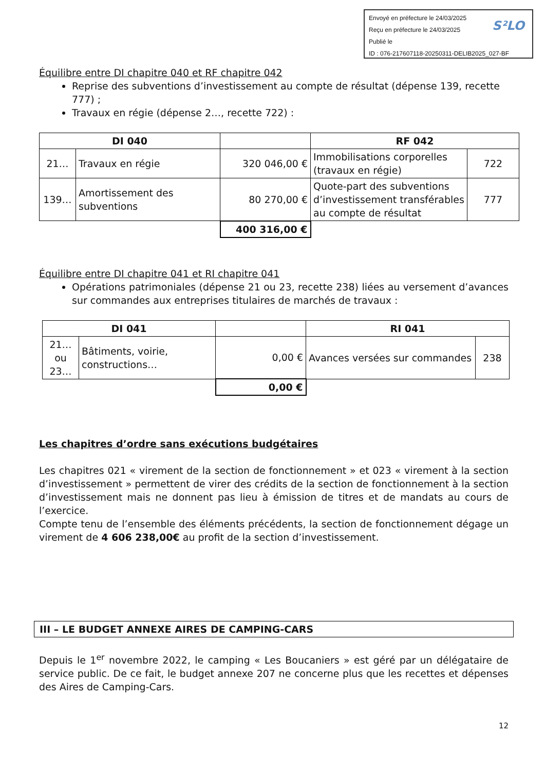Envoyé en préfecture le 24/03/2025
Reçu en préfecture le 24/03/2025
Publié le
ID : 076-217607118-20250311-DELIB2025_027-BF
S²LO
Équilibre entre DI chapitre 040 et RF chapitre 042
Reprise des subventions d’investissement au compte de résultat (dépense 139, recette 777) ;
Travaux en régie (dépense 2…, recette 722) :
| DI 040 | | | RF 042 | |
| 21… | Travaux en régie | 320 046,00 € | Immobilisations corporelles (travaux en régie) | 722 |
| 139… | Amortissement des subventions | 80 270,00 € | Quote-part des subventions d’investissement transférables au compte de résultat | 777 |
| | | 400 316,00 € | | |
Équilibre entre DI chapitre 041 et RI chapitre 041
Opérations patrimoniales (dépense 21 ou 23, recette 238) liées au versement d’avances sur commandes aux entreprises titulaires de marchés de travaux :
| DI 041 | | | RI 041 | |
| 21… ou 23… | Bâtiments, voirie, constructions… | 0,00 € | Avances versées sur commandes | 238 |
| | | 0,00 € | | |
Les chapitres d’ordre sans exécutions budgétaires
Les chapitres 021 « virement de la section de fonctionnement » et 023 « virement à la section d’investissement » permettent de virer des crédits de la section de fonctionnement à la section d’investissement mais ne donnent pas lieu à émission de titres et de mandats au cours de l’exercice.
Compte tenu de l’ensemble des éléments précédents, la section de fonctionnement dégage un virement de 4 606 238,00€ au profit de la section d’investissement.
III – LE BUDGET ANNEXE AIRES DE CAMPING-CARS
Depuis le 1<sup>er</sup> novembre 2022, le camping « Les Boucaniers » est géré par un délégataire de service public. De ce fait, le budget annexe 207 ne concerne plus que les recettes et dépenses des Aires de Camping-Cars.
12